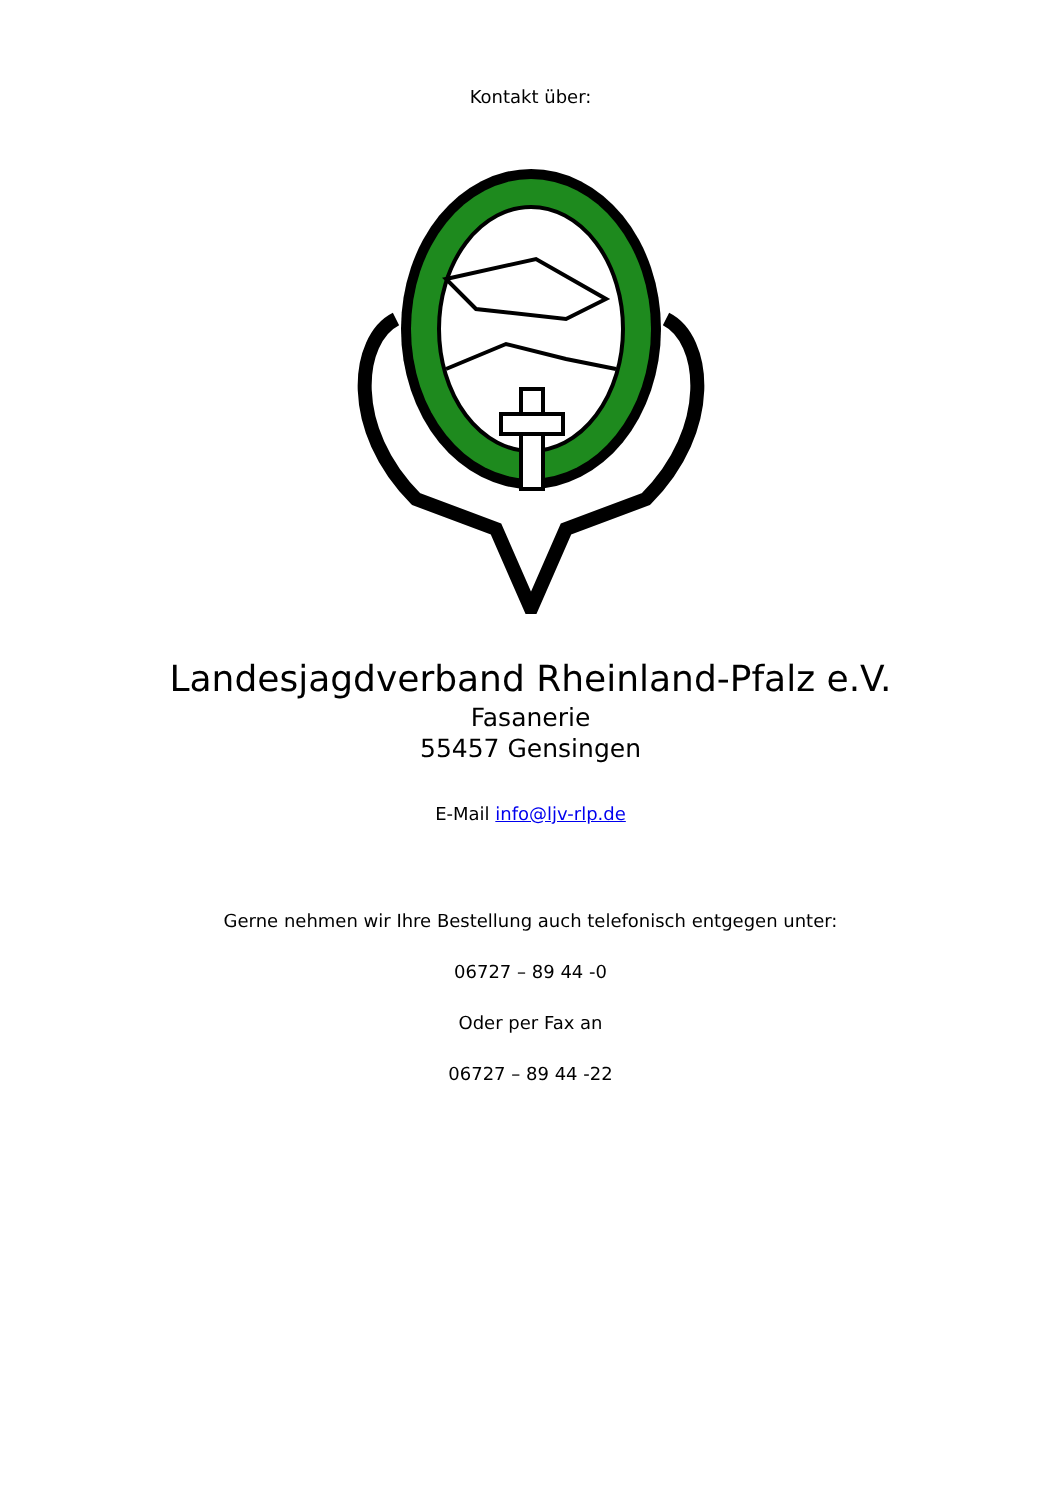Kontakt über:
Landesjagdverband Rheinland-Pfalz e.V.
Fasanerie
55457 Gensingen
E-Mail info@ljv-rlp.de
Gerne nehmen wir Ihre Bestellung auch telefonisch entgegen unter:
06727 – 89 44 -0
Oder per Fax an
06727 – 89 44 -22